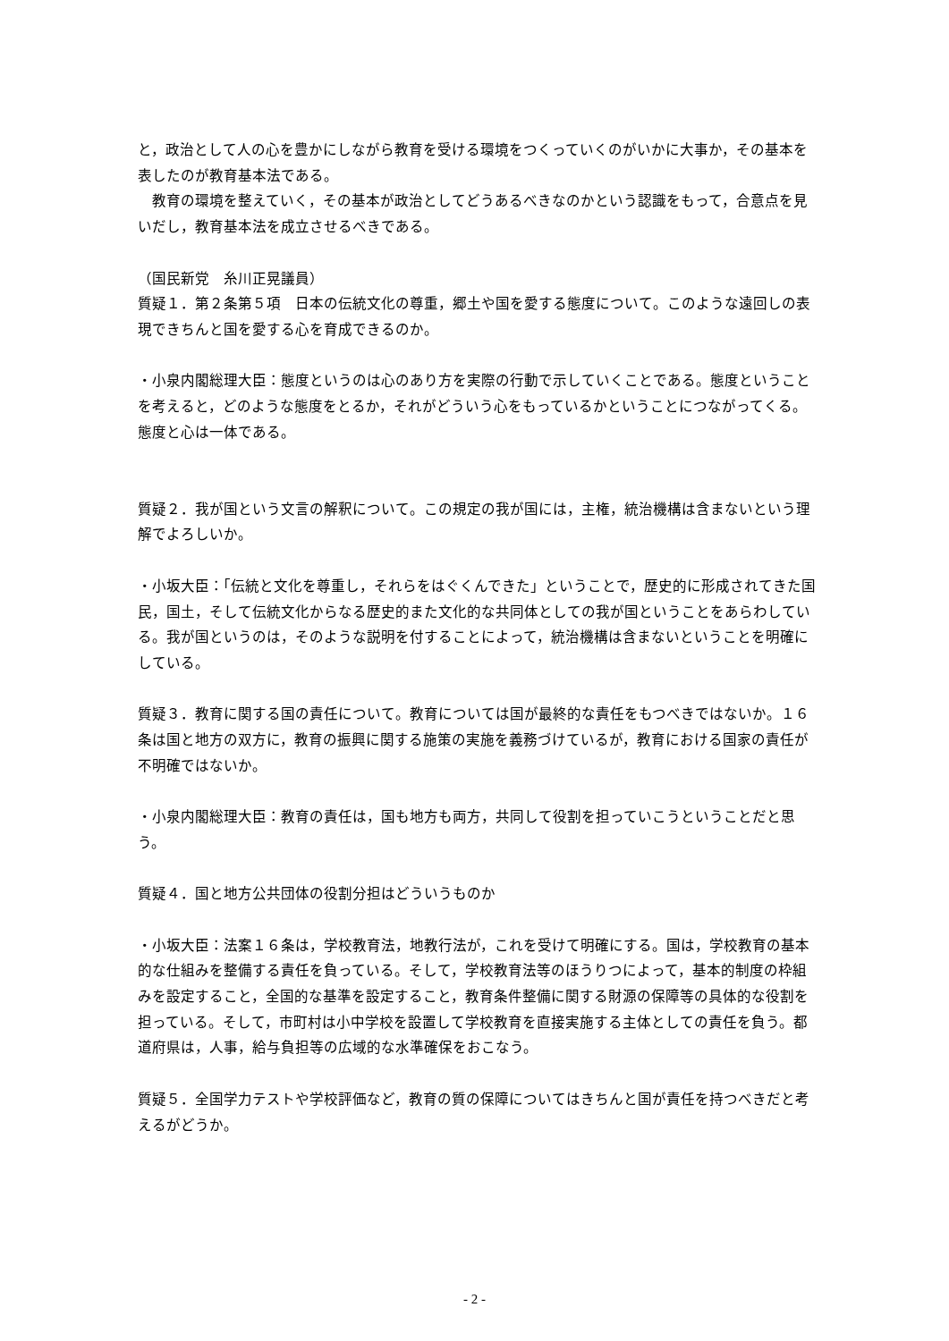と，政治として人の心を豊かにしながら教育を受ける環境をつくっていくのがいかに大事か，その基本を表したのが教育基本法である。
　教育の環境を整えていく，その基本が政治としてどうあるべきなのかという認識をもって，合意点を見いだし，教育基本法を成立させるべきである。
（国民新党　糸川正晃議員）
質疑１．第２条第５項　日本の伝統文化の尊重，郷土や国を愛する態度について。このような遠回しの表現できちんと国を愛する心を育成できるのか。
・小泉内閣総理大臣：態度というのは心のあり方を実際の行動で示していくことである。態度ということを考えると，どのような態度をとるか，それがどういう心をもっているかということにつながってくる。態度と心は一体である。
質疑２．我が国という文言の解釈について。この規定の我が国には，主権，統治機構は含まないという理解でよろしいか。
・小坂大臣：「伝統と文化を尊重し，それらをはぐくんできた」ということで，歴史的に形成されてきた国民，国土，そして伝統文化からなる歴史的また文化的な共同体としての我が国ということをあらわしている。我が国というのは，そのような説明を付することによって，統治機構は含まないということを明確にしている。
質疑３．教育に関する国の責任について。教育については国が最終的な責任をもつべきではないか。１６条は国と地方の双方に，教育の振興に関する施策の実施を義務づけているが，教育における国家の責任が不明確ではないか。
・小泉内閣総理大臣：教育の責任は，国も地方も両方，共同して役割を担っていこうということだと思う。
質疑４．国と地方公共団体の役割分担はどういうものか
・小坂大臣：法案１６条は，学校教育法，地教行法が，これを受けて明確にする。国は，学校教育の基本的な仕組みを整備する責任を負っている。そして，学校教育法等のほうりつによって，基本的制度の枠組みを設定すること，全国的な基準を設定すること，教育条件整備に関する財源の保障等の具体的な役割を担っている。そして，市町村は小中学校を設置して学校教育を直接実施する主体としての責任を負う。都道府県は，人事，給与負担等の広域的な水準確保をおこなう。
質疑５．全国学力テストや学校評価など，教育の質の保障についてはきちんと国が責任を持つべきだと考えるがどうか。
- 2 -